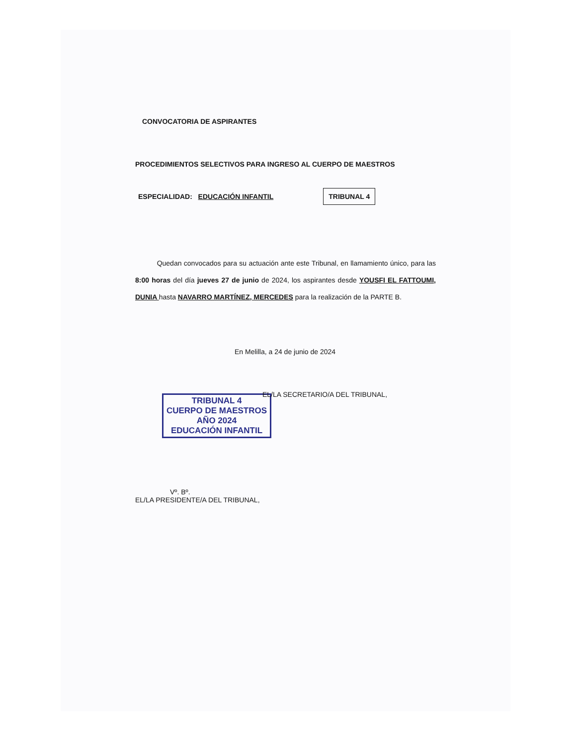CONVOCATORIA DE ASPIRANTES
PROCEDIMIENTOS SELECTIVOS PARA INGRESO AL CUERPO DE MAESTROS
ESPECIALIDAD: EDUCACIÓN INFANTIL TRIBUNAL 4
Quedan convocados para su actuación ante este Tribunal, en llamamiento único, para las 8:00 horas del día jueves 27 de junio de 2024, los aspirantes desde YOUSFI EL FATTOUMI, DUNIA hasta NAVARRO MARTÍNEZ, MERCEDES para la realización de la PARTE B.
En Melilla, a 24 de junio de 2024
EL/LA SECRETARIO/A DEL TRIBUNAL,
TRIBUNAL 4
CUERPO DE MAESTROS
AÑO 2024
EDUCACIÓN INFANTIL
Vº. Bº.
EL/LA PRESIDENTE/A DEL TRIBUNAL,